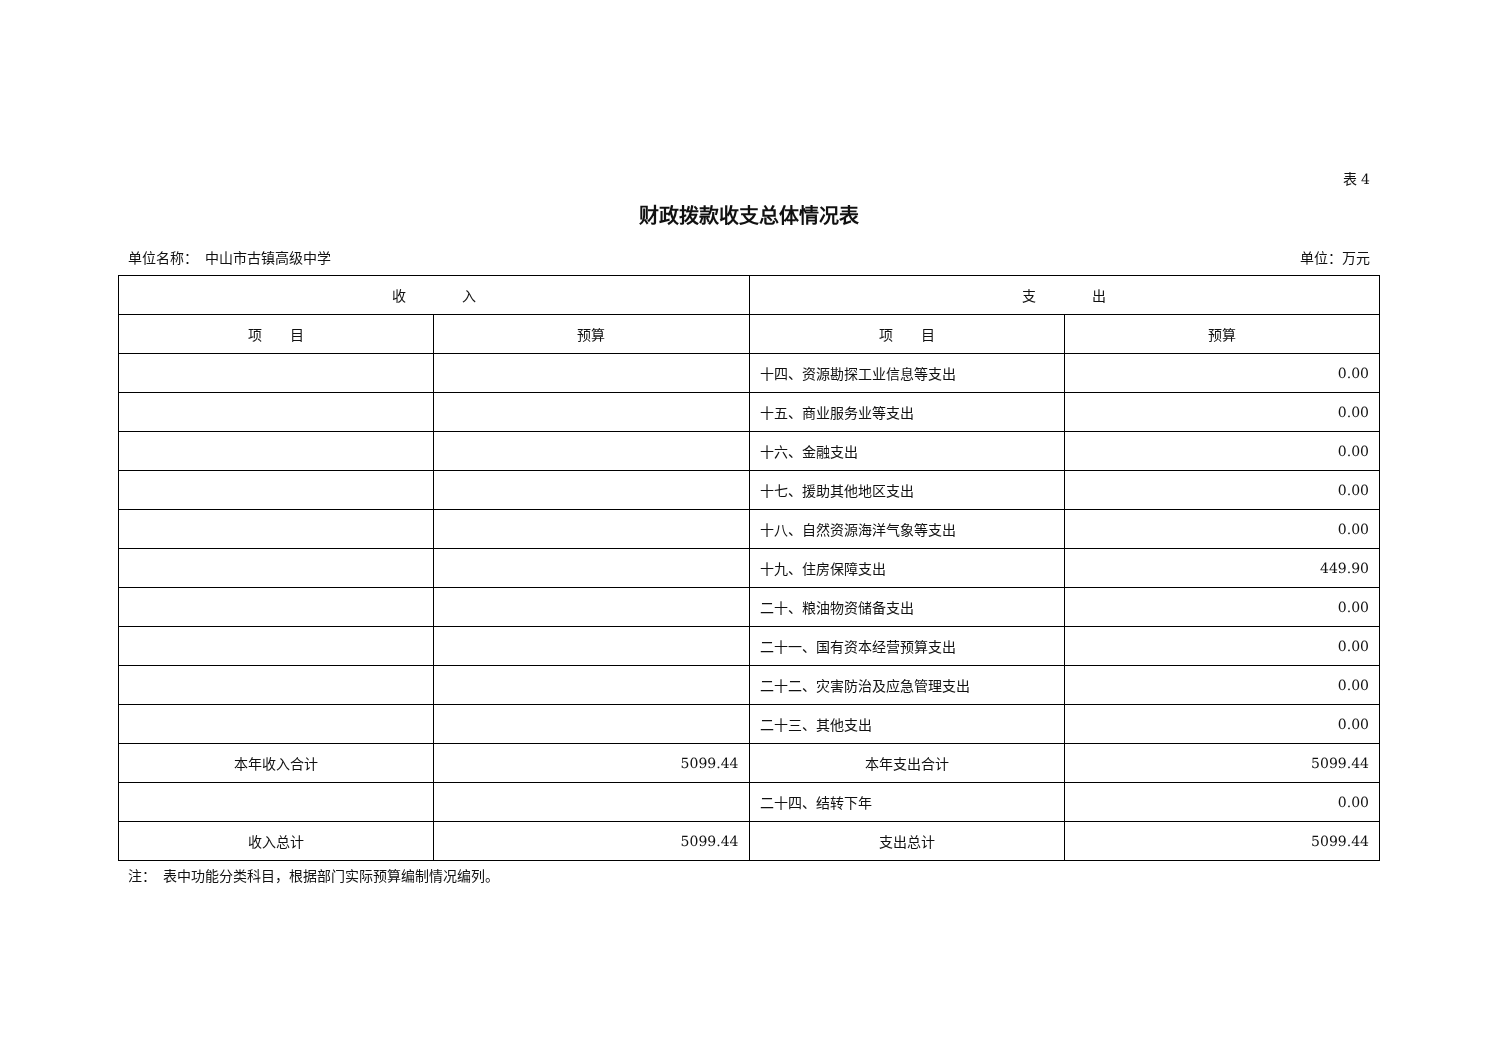表 4
财政拨款收支总体情况表
单位名称：　中山市古镇高级中学 单位：万元
| 收 入 | | 支 出 | |
| --- | --- | --- | --- |
| 项 目 | 预算 | 项 目 | 预算 |
| | | 十四、资源勘探工业信息等支出 | 0.00 |
| | | 十五、商业服务业等支出 | 0.00 |
| | | 十六、金融支出 | 0.00 |
| | | 十七、援助其他地区支出 | 0.00 |
| | | 十八、自然资源海洋气象等支出 | 0.00 |
| | | 十九、住房保障支出 | 449.90 |
| | | 二十、粮油物资储备支出 | 0.00 |
| | | 二十一、国有资本经营预算支出 | 0.00 |
| | | 二十二、灾害防治及应急管理支出 | 0.00 |
| | | 二十三、其他支出 | 0.00 |
| 本年收入合计 | 5099.44 | 本年支出合计 | 5099.44 |
| | | 二十四、结转下年 | 0.00 |
| 收入总计 | 5099.44 | 支出总计 | 5099.44 |
注：　表中功能分类科目，根据部门实际预算编制情况编列。